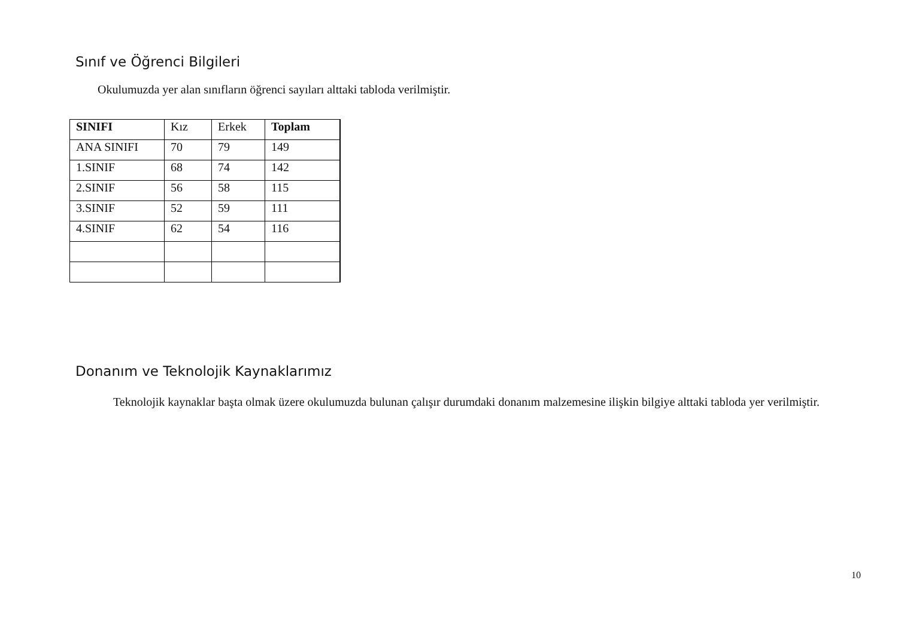Sınıf ve Öğrenci Bilgileri
Okulumuzda yer alan sınıfların öğrenci sayıları alttaki tabloda verilmiştir.
| SINIFI | Kız | Erkek | Toplam |
| ANA SINIFI | 70 | 79 | 149 |
| 1.SINIF | 68 | 74 | 142 |
| 2.SINIF | 56 | 58 | 115 |
| 3.SINIF | 52 | 59 | 111 |
| 4.SINIF | 62 | 54 | 116 |
Donanım ve Teknolojik Kaynaklarımız
Teknolojik kaynaklar başta olmak üzere okulumuzda bulunan çalışır durumdaki donanım malzemesine ilişkin bilgiye alttaki tabloda yer verilmiştir.
10